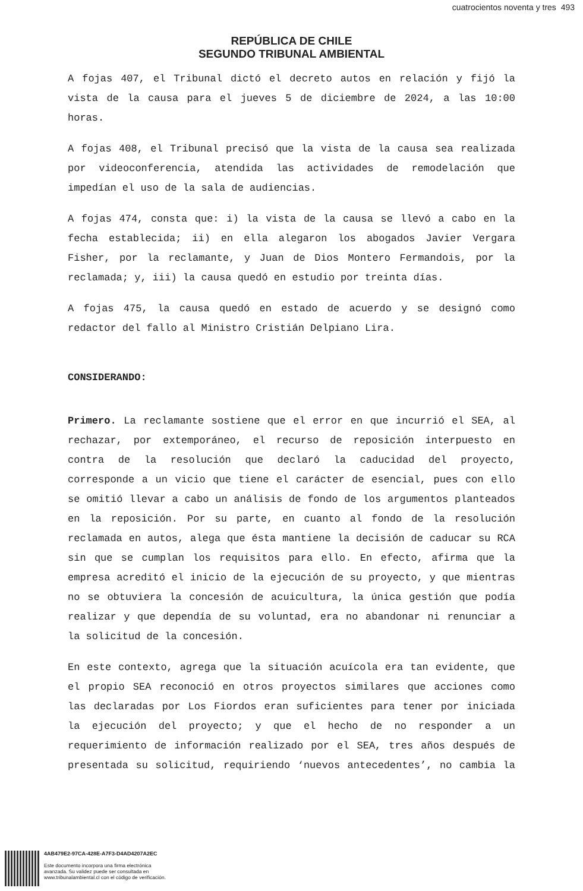cuatrocientos noventa y tres 493
REPÚBLICA DE CHILE
SEGUNDO TRIBUNAL AMBIENTAL
A fojas 407, el Tribunal dictó el decreto autos en relación y fijó la vista de la causa para el jueves 5 de diciembre de 2024, a las 10:00 horas.
A fojas 408, el Tribunal precisó que la vista de la causa sea realizada por videoconferencia, atendida las actividades de remodelación que impedían el uso de la sala de audiencias.
A fojas 474, consta que: i) la vista de la causa se llevó a cabo en la fecha establecida; ii) en ella alegaron los abogados Javier Vergara Fisher, por la reclamante, y Juan de Dios Montero Fermandois, por la reclamada; y, iii) la causa quedó en estudio por treinta días.
A fojas 475, la causa quedó en estado de acuerdo y se designó como redactor del fallo al Ministro Cristián Delpiano Lira.
CONSIDERANDO:
Primero. La reclamante sostiene que el error en que incurrió el SEA, al rechazar, por extemporáneo, el recurso de reposición interpuesto en contra de la resolución que declaró la caducidad del proyecto, corresponde a un vicio que tiene el carácter de esencial, pues con ello se omitió llevar a cabo un análisis de fondo de los argumentos planteados en la reposición. Por su parte, en cuanto al fondo de la resolución reclamada en autos, alega que ésta mantiene la decisión de caducar su RCA sin que se cumplan los requisitos para ello. En efecto, afirma que la empresa acreditó el inicio de la ejecución de su proyecto, y que mientras no se obtuviera la concesión de acuicultura, la única gestión que podía realizar y que dependía de su voluntad, era no abandonar ni renunciar a la solicitud de la concesión.
En este contexto, agrega que la situación acuícola era tan evidente, que el propio SEA reconoció en otros proyectos similares que acciones como las declaradas por Los Fiordos eran suficientes para tener por iniciada la ejecución del proyecto; y que el hecho de no responder a un requerimiento de información realizado por el SEA, tres años después de presentada su solicitud, requiriendo ‘nuevos antecedentes’, no cambia la
4AB479E2-97CA-428E-A7F3-D4AD4207A2EC
Este documento incorpora una firma electrónica
avanzada. Su validez puede ser consultada en
www.tribunalambiental.cl con el código de verificación.